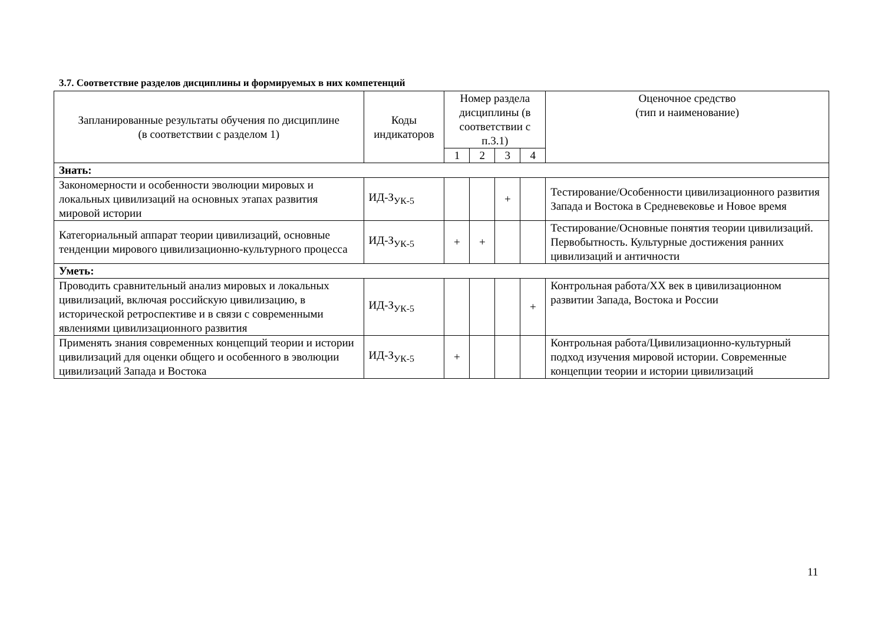3.7. Соответствие разделов дисциплины и формируемых в них компетенций
| Запланированные результаты обучения по дисциплине (в соответствии с разделом 1) | Коды индикаторов | Номер раздела дисциплины (в соответствии с п.3.1) | | | | Оценочное средство (тип и наименование) |
| --- | --- | --- | --- | --- | --- | --- |
| | | 1 | 2 | 3 | 4 | |
| Знать: | | | | | | |
| Закономерности и особенности эволюции мировых и локальных цивилизаций на основных этапах развития мировой истории | ИД-З<sub>УК-5</sub> | | | + | | Тестирование/Особенности цивилизационного развития Запада и Востока в Средневековье и Новое время |
| Категориальный аппарат теории цивилизаций, основные тенденции мирового цивилизационно-культурного процесса | ИД-З<sub>УК-5</sub> | + | + | | | Тестирование/Основные понятия теории цивилизаций. Первобытность. Культурные достижения ранних цивилизаций и античности |
| Уметь: | | | | | | |
| Проводить сравнительный анализ мировых и локальных цивилизаций, включая российскую цивилизацию, в исторической ретроспективе и в связи с современными явлениями цивилизационного развития | ИД-З<sub>УК-5</sub> | | | | + | Контрольная работа/XX век в цивилизационном развитии Запада, Востока и России |
| Применять знания современных концепций теории и истории цивилизаций для оценки общего и особенного в эволюции цивилизаций Запада и Востока | ИД-З<sub>УК-5</sub> | + | | | | Контрольная работа/Цивилизационно-культурный подход изучения мировой истории. Современные концепции теории и истории цивилизаций |
11